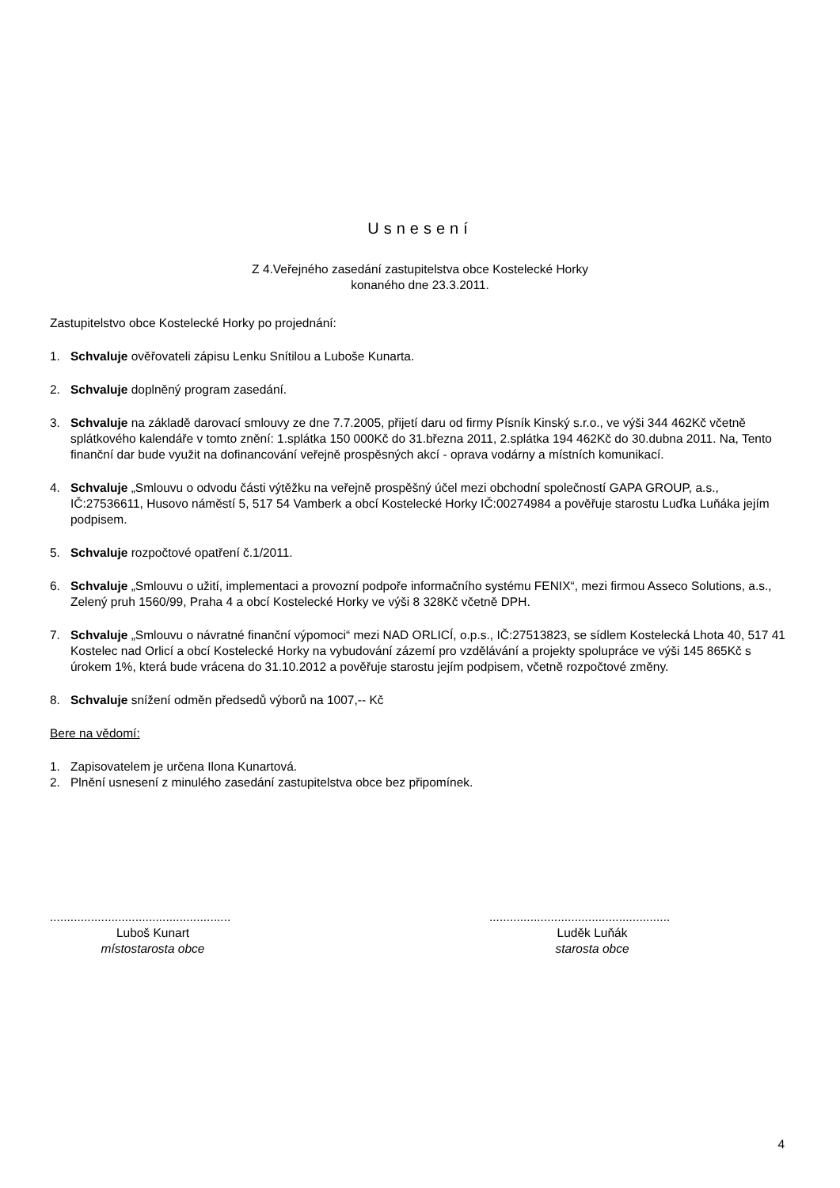Usnesení
Z 4.Veřejného zasedání zastupitelstva obce Kostelecké Horky
konaného dne 23.3.2011.
Zastupitelstvo obce Kostelecké Horky po projednání:
1. Schvaluje ověřovateli zápisu Lenku Snítilou a Luboše Kunarta.
2. Schvaluje doplněný program zasedání.
3. Schvaluje na základě darovací smlouvy ze dne 7.7.2005, přijetí daru od firmy Písník Kinský s.r.o., ve výši 344 462Kč včetně splátkového kalendáře v tomto znění: 1.splátka 150 000Kč do 31.března 2011, 2.splátka 194 462Kč do 30.dubna 2011. Na, Tento finanční dar bude využit na dofinancování veřejně prospěsných akcí - oprava vodárny a místních komunikací.
4. Schvaluje „Smlouvu o odvodu části výtěžku na veřejně prospěšný účel mezi obchodní společností GAPA GROUP, a.s., IČ:27536611, Husovo náměstí 5, 517 54 Vamberk a obcí Kostelecké Horky IČ:00274984 a pověřuje starostu Luďka Luňáka jejím podpisem.
5. Schvaluje rozpočtové opatření č.1/2011.
6. Schvaluje „Smlouvu o užití, implementaci a provozní podpoře informačního systému FENIX“, mezi firmou Asseco Solutions, a.s., Zelený pruh 1560/99, Praha 4 a obcí Kostelecké Horky ve výši 8 328Kč včetně DPH.
7. Schvaluje „Smlouvu o návratné finanční výpomoci“ mezi NAD ORLICÍ, o.p.s., IČ:27513823, se sídlem Kostelecká Lhota 40, 517 41 Kostelec nad Orlicí a obcí Kostelecké Horky na vybudování zázemí pro vzdělávání a projekty spolupráce ve výši 145 865Kč s úrokem 1%, která bude vrácena do 31.10.2012 a pověřuje starostu jejím podpisem, včetně rozpočtové změny.
8. Schvaluje snížení odměn předsedů výborů na 1007,-- Kč
Bere na vědomí:
1. Zapisovatelem je určena Ilona Kunartová.
2. Plnění usnesení z minulého zasedání zastupitelstva obce bez připomínek.
.....................................................
Luboš Kunart
místostarosta obce
.....................................................
Luděk Luňák
starosta obce
4